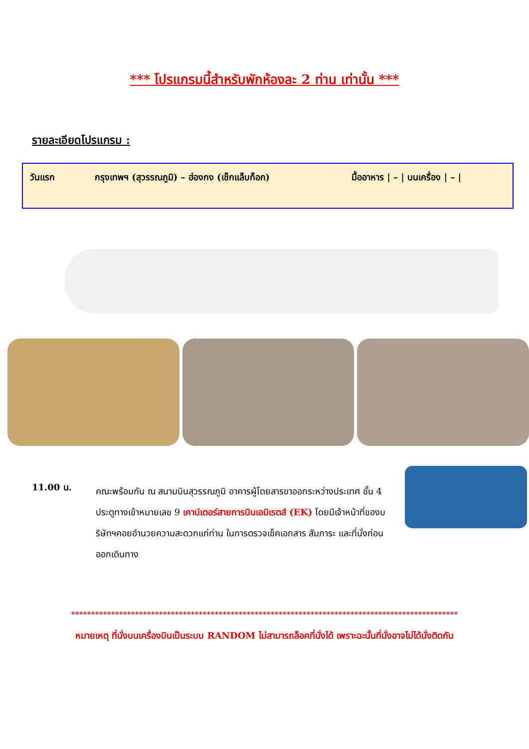*** โปรแกรมนี้สำหรับพักห้องละ 2 ท่าน เท่านั้น ***
รายละเอียดโปรแกรม :
วันแรก กรุงเทพฯ (สุวรรณภูมิ) – ฮ่องกง (เช็กแล็บก็อก) มื้ออาหาร | – | บนเครื่อง | – |
11.00 น.
คณะพร้อมกัน ณ สนามบินสุวรรณภูมิ อาคารผู้โดยสารขาออกระหว่างประเทศ ชั้น 4 ประตูทางเข้าหมายเลข 9 เคาน์เตอร์สายการบินเอมิเรตส์ (EK) โดยมีเจ้าหน้าที่ของบริษัทฯคอยอำนวยความสะดวกแก่ท่าน ในการตรวจเช็คเอกสาร สัมภาระ และที่นั่งก่อนออกเดินทาง
*************************************************************************************************
หมายเหตุ ที่นั่งบนเครื่องบินเป็นระบบ RANDOM ไม่สามารถล็อคที่นั่งได้ เพราะฉะนั้นที่นั่งอาจไม่ได้นั่งติดกัน